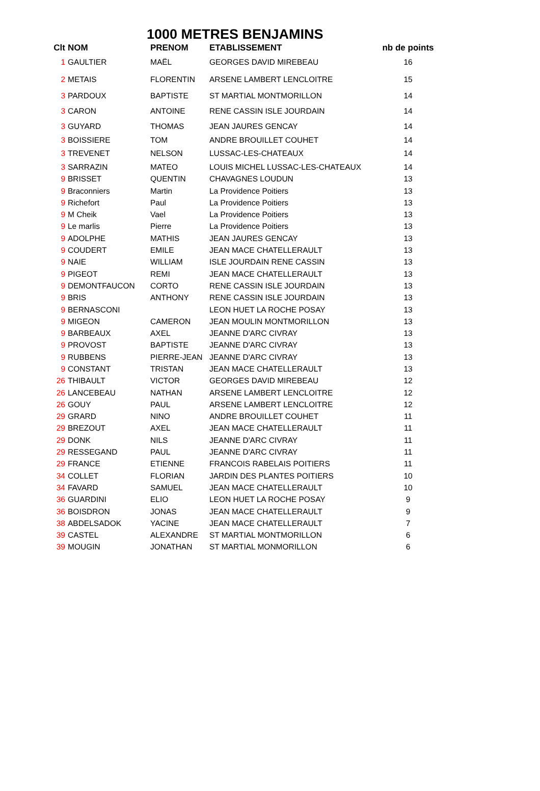1000 METRES BENJAMINS
| Clt | NOM | PRENOM | ETABLISSEMENT | nb de points |
| --- | --- | --- | --- | --- |
| 1 | GAULTIER | MAËL | GEORGES DAVID MIREBEAU | 16 |
| 2 | METAIS | FLORENTIN | ARSENE LAMBERT LENCLOITRE | 15 |
| 3 | PARDOUX | BAPTISTE | ST MARTIAL MONTMORILLON | 14 |
| 3 | CARON | ANTOINE | RENE CASSIN ISLE JOURDAIN | 14 |
| 3 | GUYARD | THOMAS | JEAN JAURES GENCAY | 14 |
| 3 | BOISSIERE | TOM | ANDRE BROUILLET COUHET | 14 |
| 3 | TREVENET | NELSON | LUSSAC-LES-CHATEAUX | 14 |
| 3 | SARRAZIN | MATEO | LOUIS MICHEL LUSSAC-LES-CHATEAUX | 14 |
| 9 | BRISSET | QUENTIN | CHAVAGNES LOUDUN | 13 |
| 9 | Braconniers | Martin | La Providence Poitiers | 13 |
| 9 | Richefort | Paul | La Providence Poitiers | 13 |
| 9 | M Cheik | Vael | La Providence Poitiers | 13 |
| 9 | Le marlis | Pierre | La Providence Poitiers | 13 |
| 9 | ADOLPHE | MATHIS | JEAN JAURES GENCAY | 13 |
| 9 | COUDERT | EMILE | JEAN MACE CHATELLERAULT | 13 |
| 9 | NAIE | WILLIAM | ISLE JOURDAIN RENE CASSIN | 13 |
| 9 | PIGEOT | REMI | JEAN MACE CHATELLERAULT | 13 |
| 9 | DEMONTFAUCON | CORTO | RENE CASSIN ISLE JOURDAIN | 13 |
| 9 | BRIS | ANTHONY | RENE CASSIN ISLE JOURDAIN | 13 |
| 9 | BERNASCONI | | LEON HUET LA ROCHE POSAY | 13 |
| 9 | MIGEON | CAMERON | JEAN MOULIN MONTMORILLON | 13 |
| 9 | BARBEAUX | AXEL | JEANNE D'ARC CIVRAY | 13 |
| 9 | PROVOST | BAPTISTE | JEANNE D'ARC CIVRAY | 13 |
| 9 | RUBBENS | PIERRE-JEAN | JEANNE D'ARC CIVRAY | 13 |
| 9 | CONSTANT | TRISTAN | JEAN MACE CHATELLERAULT | 13 |
| 26 | THIBAULT | VICTOR | GEORGES DAVID MIREBEAU | 12 |
| 26 | LANCEBEAU | NATHAN | ARSENE LAMBERT LENCLOITRE | 12 |
| 26 | GOUY | PAUL | ARSENE LAMBERT LENCLOITRE | 12 |
| 29 | GRARD | NINO | ANDRE BROUILLET COUHET | 11 |
| 29 | BREZOUT | AXEL | JEAN MACE CHATELLERAULT | 11 |
| 29 | DONK | NILS | JEANNE D'ARC CIVRAY | 11 |
| 29 | RESSEGAND | PAUL | JEANNE D'ARC CIVRAY | 11 |
| 29 | FRANCE | ETIENNE | FRANCOIS RABELAIS POITIERS | 11 |
| 34 | COLLET | FLORIAN | JARDIN DES PLANTES POITIERS | 10 |
| 34 | FAVARD | SAMUEL | JEAN MACE CHATELLERAULT | 10 |
| 36 | GUARDINI | ELIO | LEON HUET LA ROCHE POSAY | 9 |
| 36 | BOISDRON | JONAS | JEAN MACE CHATELLERAULT | 9 |
| 38 | ABDELSADOK | YACINE | JEAN MACE CHATELLERAULT | 7 |
| 39 | CASTEL | ALEXANDRE | ST MARTIAL MONTMORILLON | 6 |
| 39 | MOUGIN | JONATHAN | ST MARTIAL MONMORILLON | 6 |